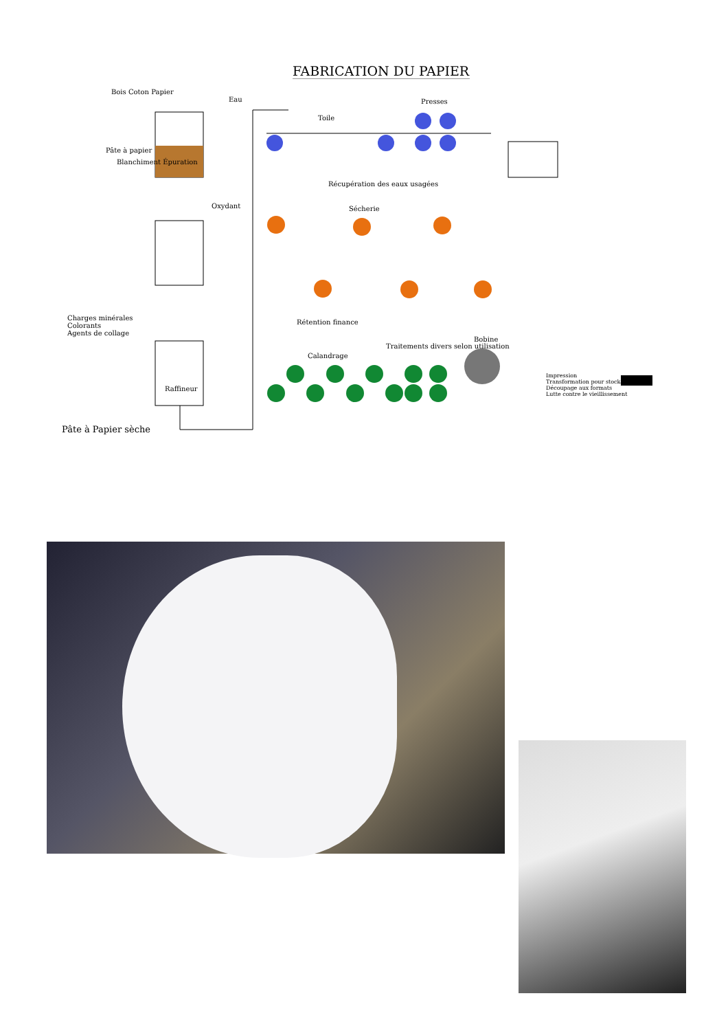FABRICATION DU PAPIER
Bois Coton Papier
Eau
Pâte à papier
Blanchiment Épuration
Oxydant
Charges minérales
Colorants
Agents de collage
Raffineur
Pâte à Papier sèche
Toile
Presses
Récupération des eaux usagées
Sécherie
Rétention finance
Calandrage
Traitements divers selon utilisation
Bobine
Impression
Transformation pour stockage
Découpage aux formats
Lutte contre le vieillissement